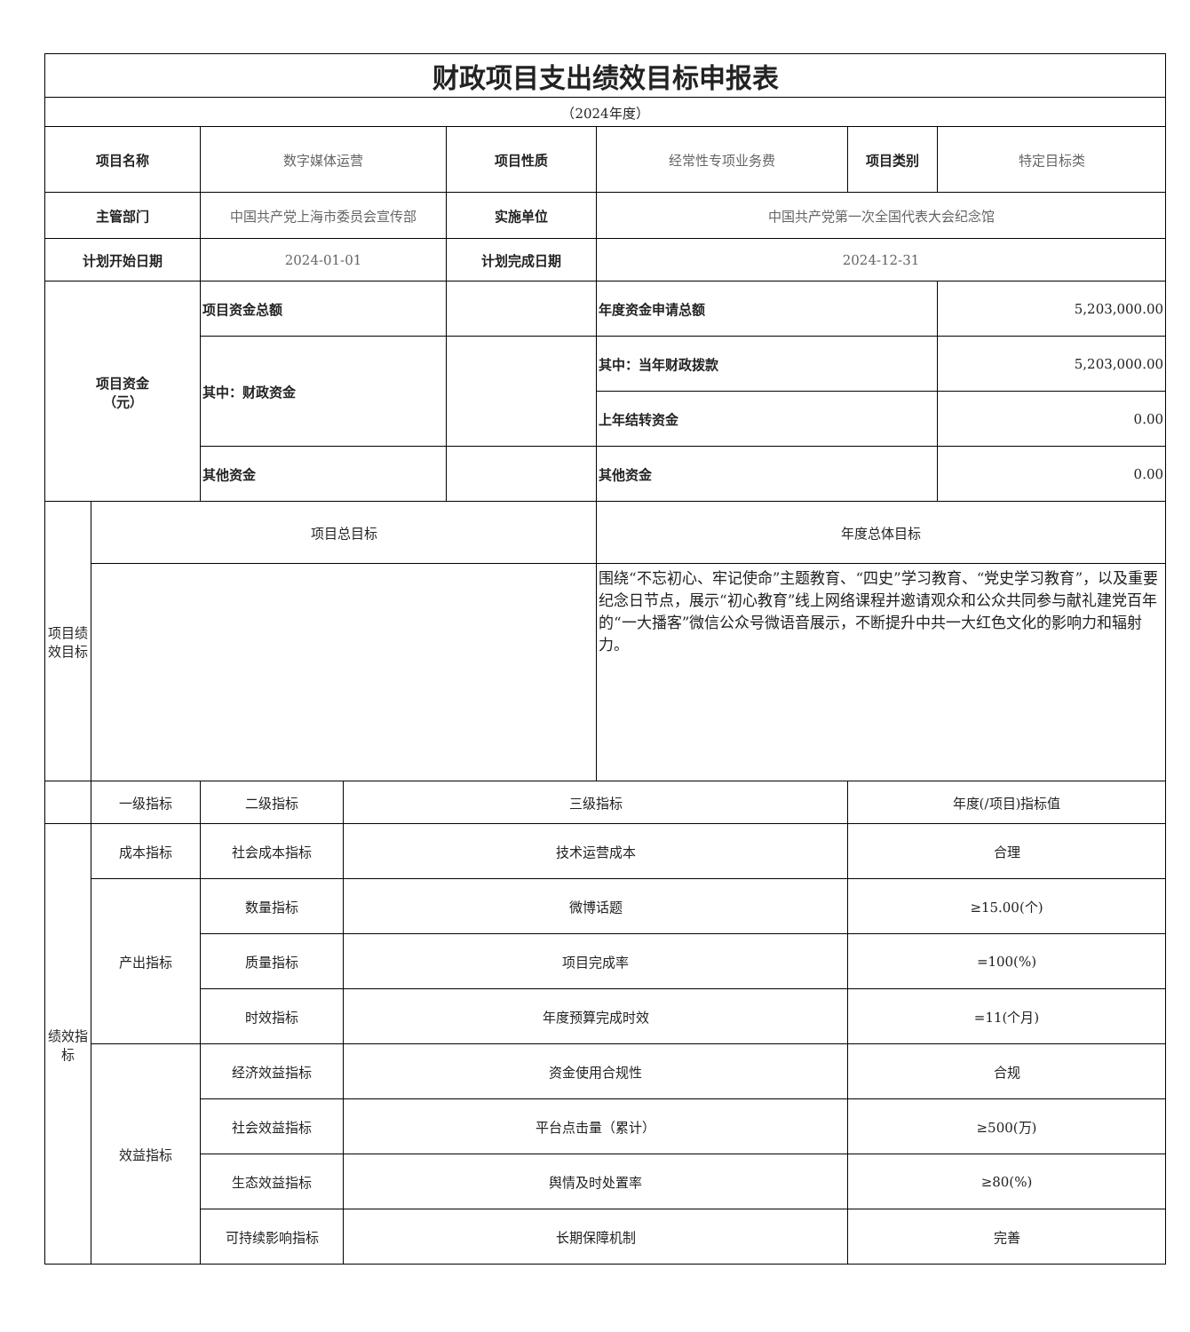| 财政项目支出绩效目标申报表 | | | | | | | |
| （2024年度） | | | | | | | |
| 项目名称 | | 数字媒体运营 | | 项目性质 | 经常性专项业务费 | 项目类别 | 特定目标类 |
| 主管部门 | | 中国共产党上海市委员会宣传部 | | 实施单位 | 中国共产党第一次全国代表大会纪念馆 | | |
| 计划开始日期 | | 2024-01-01 | | 计划完成日期 | 2024-12-31 | | |
| 项目资金 （元） | | 项目资金总额 | | | 年度资金申请总额 | | 5,203,000.00 |
| | | 其中：财政资金 | | | 其中：当年财政拨款 | | 5,203,000.00 |
| | | | | | 上年结转资金 | | 0.00 |
| | | 其他资金 | | | 其他资金 | | 0.00 |
| 项目绩效目标 | 项目总目标 | | | | 年度总体目标 | | |
| | | | | | 围绕“不忘初心、牢记使命”主题教育、“四史”学习教育、“党史学习教育”，以及重要纪念日节点，展示“初心教育”线上网络课程并邀请观众和公众共同参与献礼建党百年的“一大播客”微信公众号微语音展示，不断提升中共一大红色文化的影响力和辐射力。 | | |
| | 一级指标 | 二级指标 | 三级指标 | | | 年度(/项目)指标值 | |
| 绩效指标 | 成本指标 | 社会成本指标 | 技术运营成本 | | | 合理 | |
| | 产出指标 | 数量指标 | 微博话题 | | | ≥15.00(个) | |
| | | 质量指标 | 项目完成率 | | | =100(%) | |
| | | 时效指标 | 年度预算完成时效 | | | =11(个月) | |
| | 效益指标 | 经济效益指标 | 资金使用合规性 | | | 合规 | |
| | | 社会效益指标 | 平台点击量（累计） | | | ≥500(万) | |
| | | 生态效益指标 | 舆情及时处置率 | | | ≥80(%) | |
| | | 可持续影响指标 | 长期保障机制 | | | 完善 | |